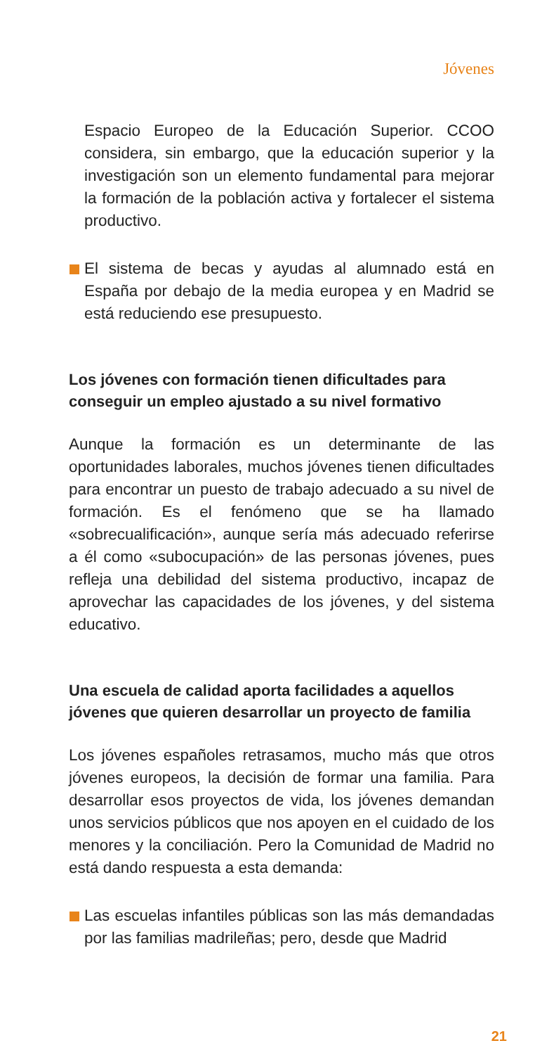Jóvenes
Espacio Europeo de la Educación Superior. CCOO considera, sin embargo, que la educación superior y la investigación son un elemento fundamental para mejorar la formación de la población activa y fortalecer el sistema productivo.
El sistema de becas y ayudas al alumnado está en España por debajo de la media europea y en Madrid se está reduciendo ese presupuesto.
Los jóvenes con formación tienen dificultades para conseguir un empleo ajustado a su nivel formativo
Aunque la formación es un determinante de las oportunidades laborales, muchos jóvenes tienen dificultades para encontrar un puesto de trabajo adecuado a su nivel de formación. Es el fenómeno que se ha llamado «sobrecualificación», aunque sería más adecuado referirse a él como «subocupación» de las personas jóvenes, pues refleja una debilidad del sistema productivo, incapaz de aprovechar las capacidades de los jóvenes, y del sistema educativo.
Una escuela de calidad aporta facilidades a aquellos jóvenes que quieren desarrollar un proyecto de familia
Los jóvenes españoles retrasamos, mucho más que otros jóvenes europeos, la decisión de formar una familia. Para desarrollar esos proyectos de vida, los jóvenes demandan unos servicios públicos que nos apoyen en el cuidado de los menores y la conciliación. Pero la Comunidad de Madrid no está dando respuesta a esta demanda:
Las escuelas infantiles públicas son las más demandadas por las familias madrileñas; pero, desde que Madrid
21